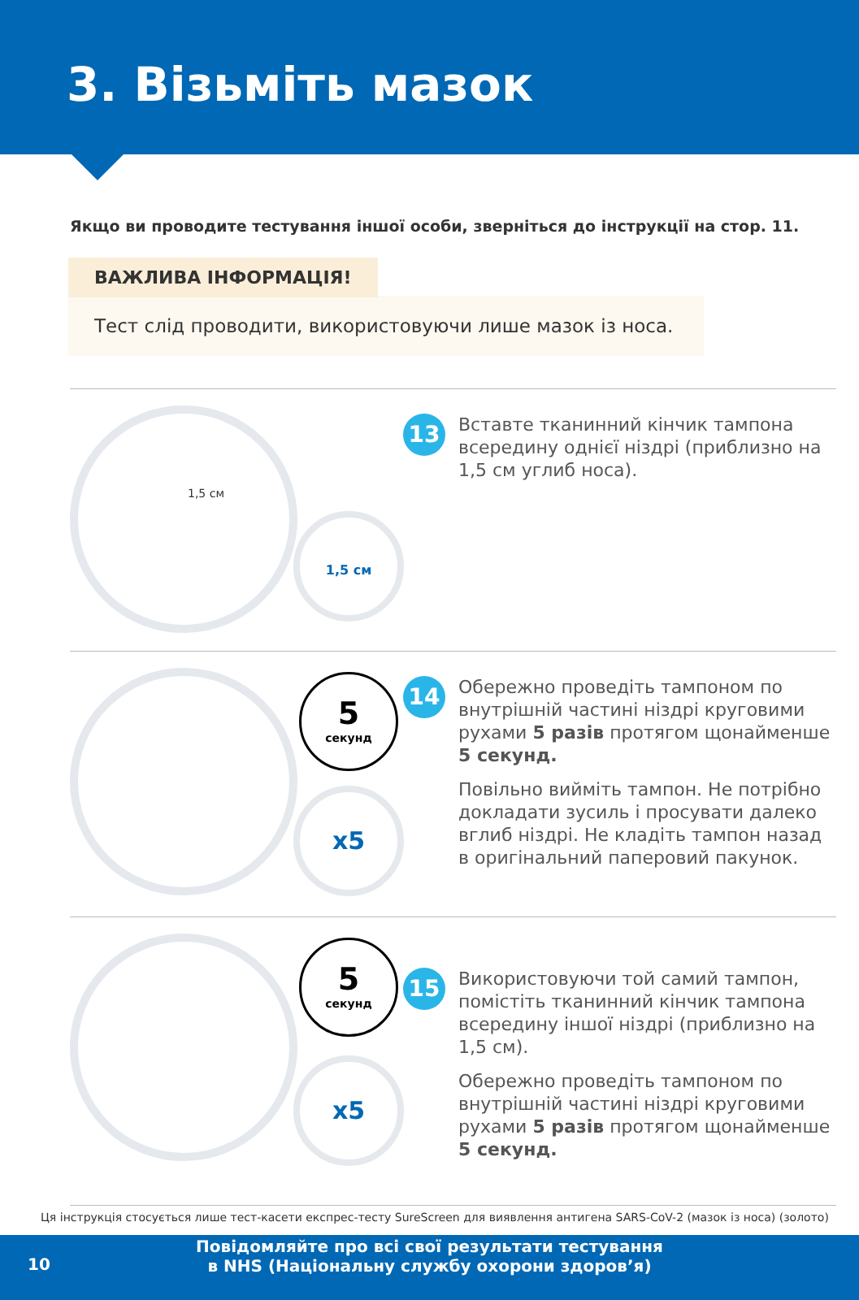3. Візьміть мазок
Якщо ви проводите тестування іншої особи, зверніться до інструкції на стор. 11.
ВАЖЛИВА ІНФОРМАЦІЯ!
Тест слід проводити, використовуючи лише мазок із носа.
1,5 см
1,5 см
13
Вставте тканинний кінчик тампона всередину однієї ніздрі (приблизно на 1,5 см углиб носа).
5
секунд
x5
14
Обережно проведіть тампоном по внутрішній частині ніздрі круговими рухами 5 разів протягом щонайменше 5 секунд.
Повільно вийміть тампон. Не потрібно докладати зусиль і просувати далеко вглиб ніздрі. Не кладіть тампон назад в оригінальний паперовий пакунок.
5
секунд
x5
15
Використовуючи той самий тампон, помістіть тканинний кінчик тампона всередину іншої ніздрі (приблизно на 1,5 см).
Обережно проведіть тампоном по внутрішній частині ніздрі круговими рухами 5 разів протягом щонайменше 5 секунд.
Ця інструкція стосується лише тест-касети експрес-тесту SureScreen для виявлення антигена SARS-CoV-2 (мазок із носа) (золото)
10
Повідомляйте про всі свої результати тестування
в NHS (Національну службу охорони здоров’я)